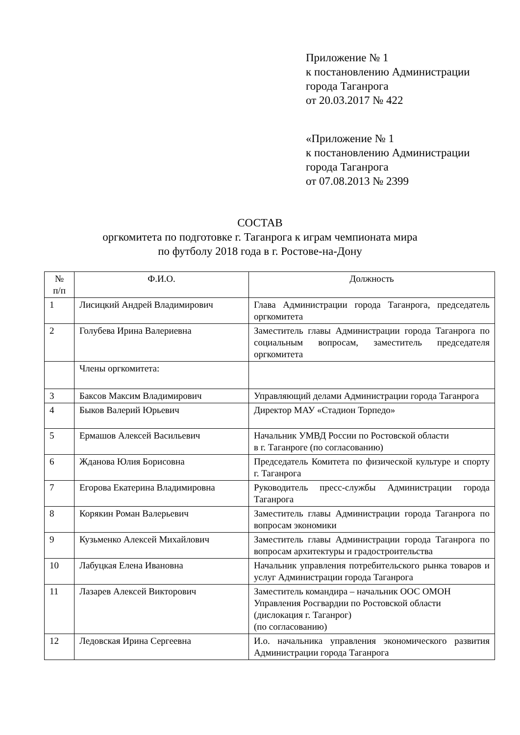Приложение № 1
к постановлению Администрации
города Таганрога
от 20.03.2017 № 422
«Приложение № 1
к постановлению Администрации
города Таганрога
от 07.08.2013 № 2399
СОСТАВ
оргкомитета по подготовке г. Таганрога к играм чемпионата мира
по футболу 2018 года в г. Ростове-на-Дону
| № п/п | Ф.И.О. | Должность |
| --- | --- | --- |
| 1 | Лисицкий Андрей Владимирович | Глава Администрации города Таганрога, председатель оргкомитета |
| 2 | Голубева Ирина Валериевна | Заместитель главы Администрации города Таганрога по социальным вопросам, заместитель председателя оргкомитета |
| | Члены оргкомитета: | |
| 3 | Баксов Максим Владимирович | Управляющий делами Администрации города Таганрога |
| 4 | Быков Валерий Юрьевич | Директор МАУ «Стадион Торпедо» |
| 5 | Ермашов Алексей Васильевич | Начальник УМВД России по Ростовской области в г. Таганроге (по согласованию) |
| 6 | Жданова Юлия Борисовна | Председатель Комитета по физической культуре и спорту г. Таганрога |
| 7 | Егорова Екатерина Владимировна | Руководитель пресс-службы Администрации города Таганрога |
| 8 | Корякин Роман Валерьевич | Заместитель главы Администрации города Таганрога по вопросам экономики |
| 9 | Кузьменко Алексей Михайлович | Заместитель главы Администрации города Таганрога по вопросам архитектуры и градостроительства |
| 10 | Лабуцкая Елена Ивановна | Начальник управления потребительского рынка товаров и услуг Администрации города Таганрога |
| 11 | Лазарев Алексей Викторович | Заместитель командира – начальник ООС ОМОН Управления Росгвардии по Ростовской области (дислокация г. Таганрог) (по согласованию) |
| 12 | Ледовская Ирина Сергеевна | И.о. начальника управления экономического развития Администрации города Таганрога |